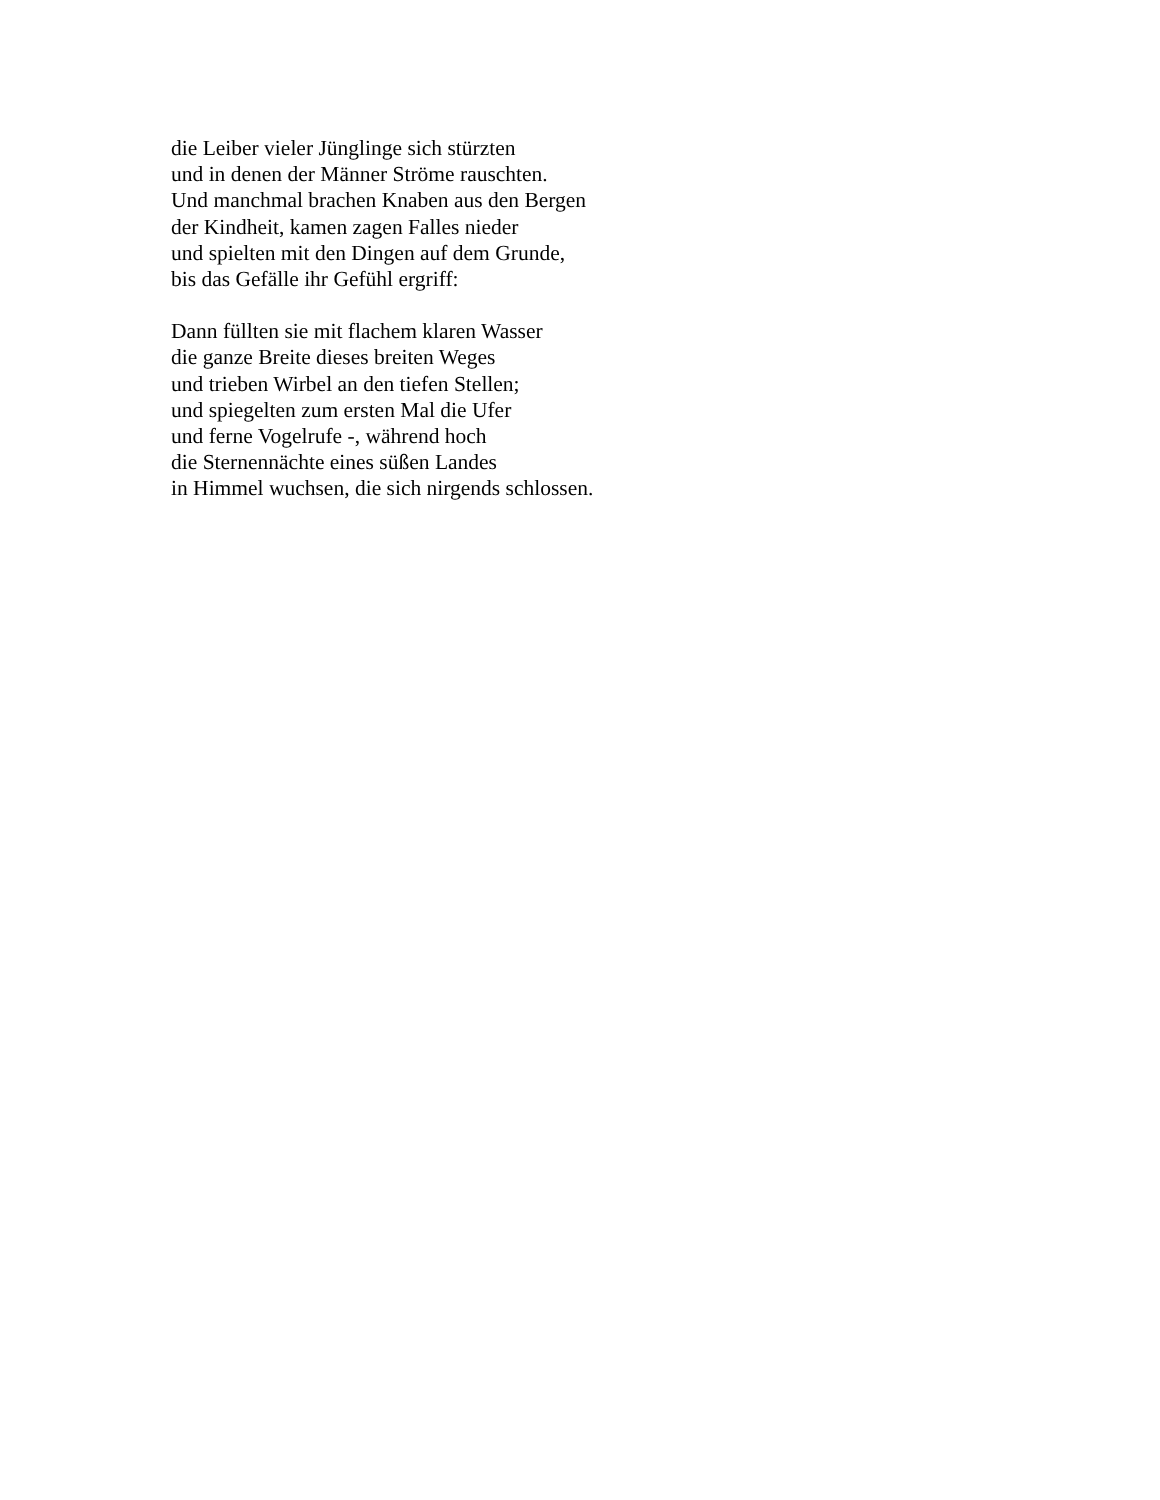die Leiber vieler Jünglinge sich stürzten
und in denen der Männer Ströme rauschten.
Und manchmal brachen Knaben aus den Bergen
der Kindheit, kamen zagen Falles nieder
und spielten mit den Dingen auf dem Grunde,
bis das Gefälle ihr Gefühl ergriff:
Dann füllten sie mit flachem klaren Wasser
die ganze Breite dieses breiten Weges
und trieben Wirbel an den tiefen Stellen;
und spiegelten zum ersten Mal die Ufer
und ferne Vogelrufe -, während hoch
die Sternennächte eines süßen Landes
in Himmel wuchsen, die sich nirgends schlossen.